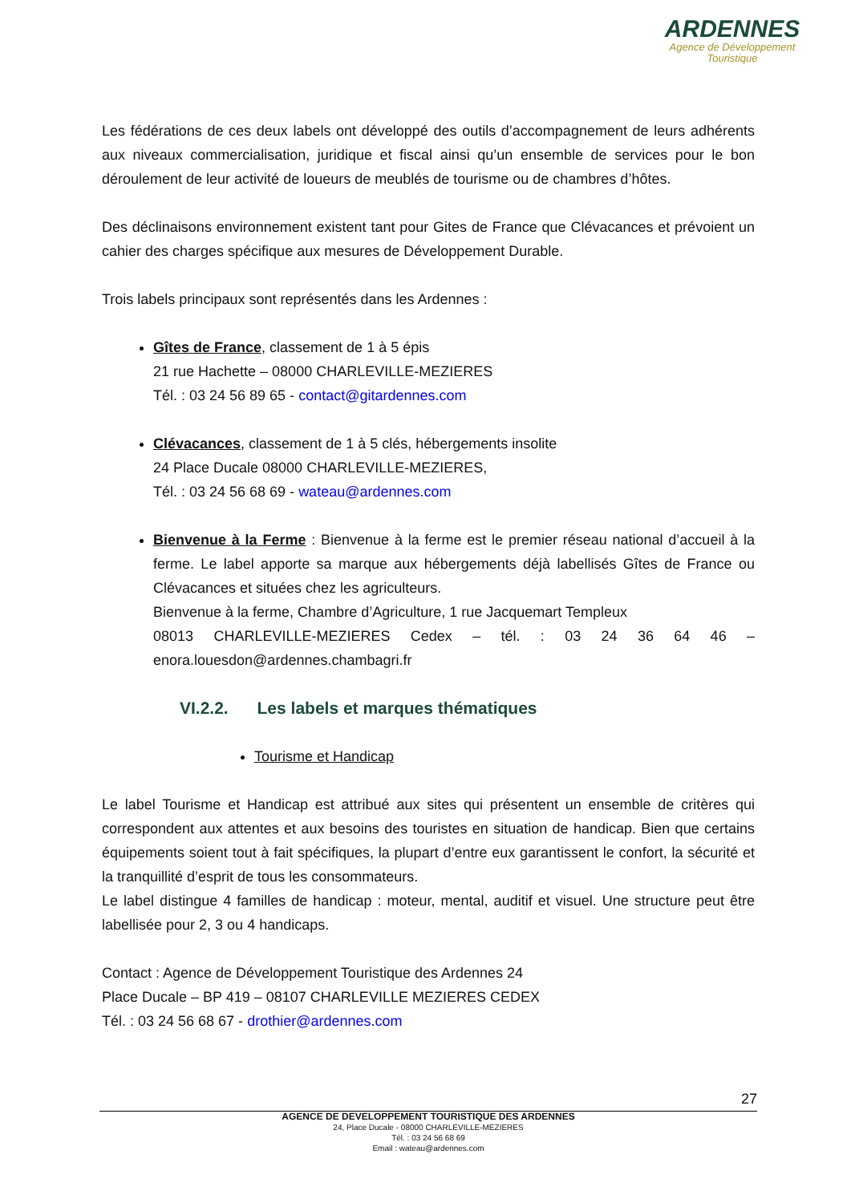ARDENNES
Agence de Développement
Touristique
Les fédérations de ces deux labels ont développé des outils d’accompagnement de leurs adhérents aux niveaux commercialisation, juridique et fiscal ainsi qu’un ensemble de services pour le bon déroulement de leur activité de loueurs de meublés de tourisme ou de chambres d’hôtes.
Des déclinaisons environnement existent tant pour Gites de France que Clévacances et prévoient un cahier des charges spécifique aux mesures de Développement Durable.
Trois labels principaux sont représentés dans les Ardennes :
Gîtes de France, classement de 1 à 5 épis
21 rue Hachette – 08000 CHARLEVILLE-MEZIERES
Tél. : 03 24 56 89 65 - contact@gitardennes.com
Clévacances, classement de 1 à 5 clés, hébergements insolite
24 Place Ducale 08000 CHARLEVILLE-MEZIERES,
Tél. : 03 24 56 68 69 - wateau@ardennes.com
Bienvenue à la Ferme : Bienvenue à la ferme est le premier réseau national d’accueil à la ferme. Le label apporte sa marque aux hébergements déjà labellisés Gîtes de France ou Clévacances et situées chez les agriculteurs.
Bienvenue à la ferme, Chambre d’Agriculture, 1 rue Jacquemart Templeux
08013 CHARLEVILLE-MEZIERES Cedex – tél. : 03 24 36 64 46 – enora.louesdon@ardennes.chambagri.fr
VI.2.2. Les labels et marques thématiques
Tourisme et Handicap
Le label Tourisme et Handicap est attribué aux sites qui présentent un ensemble de critères qui correspondent aux attentes et aux besoins des touristes en situation de handicap. Bien que certains équipements soient tout à fait spécifiques, la plupart d’entre eux garantissent le confort, la sécurité et la tranquillité d’esprit de tous les consommateurs.
Le label distingue 4 familles de handicap : moteur, mental, auditif et visuel. Une structure peut être labellisée pour 2, 3 ou 4 handicaps.
Contact : Agence de Développement Touristique des Ardennes 24
Place Ducale – BP 419 – 08107 CHARLEVILLE MEZIERES CEDEX
Tél. : 03 24 56 68 67 - drothier@ardennes.com
27
AGENCE DE DEVELOPPEMENT TOURISTIQUE DES ARDENNES
24, Place Ducale - 08000 CHARLEVILLE-MEZIERES
Tél. : 03 24 56 68 69
Email : wateau@ardennes.com